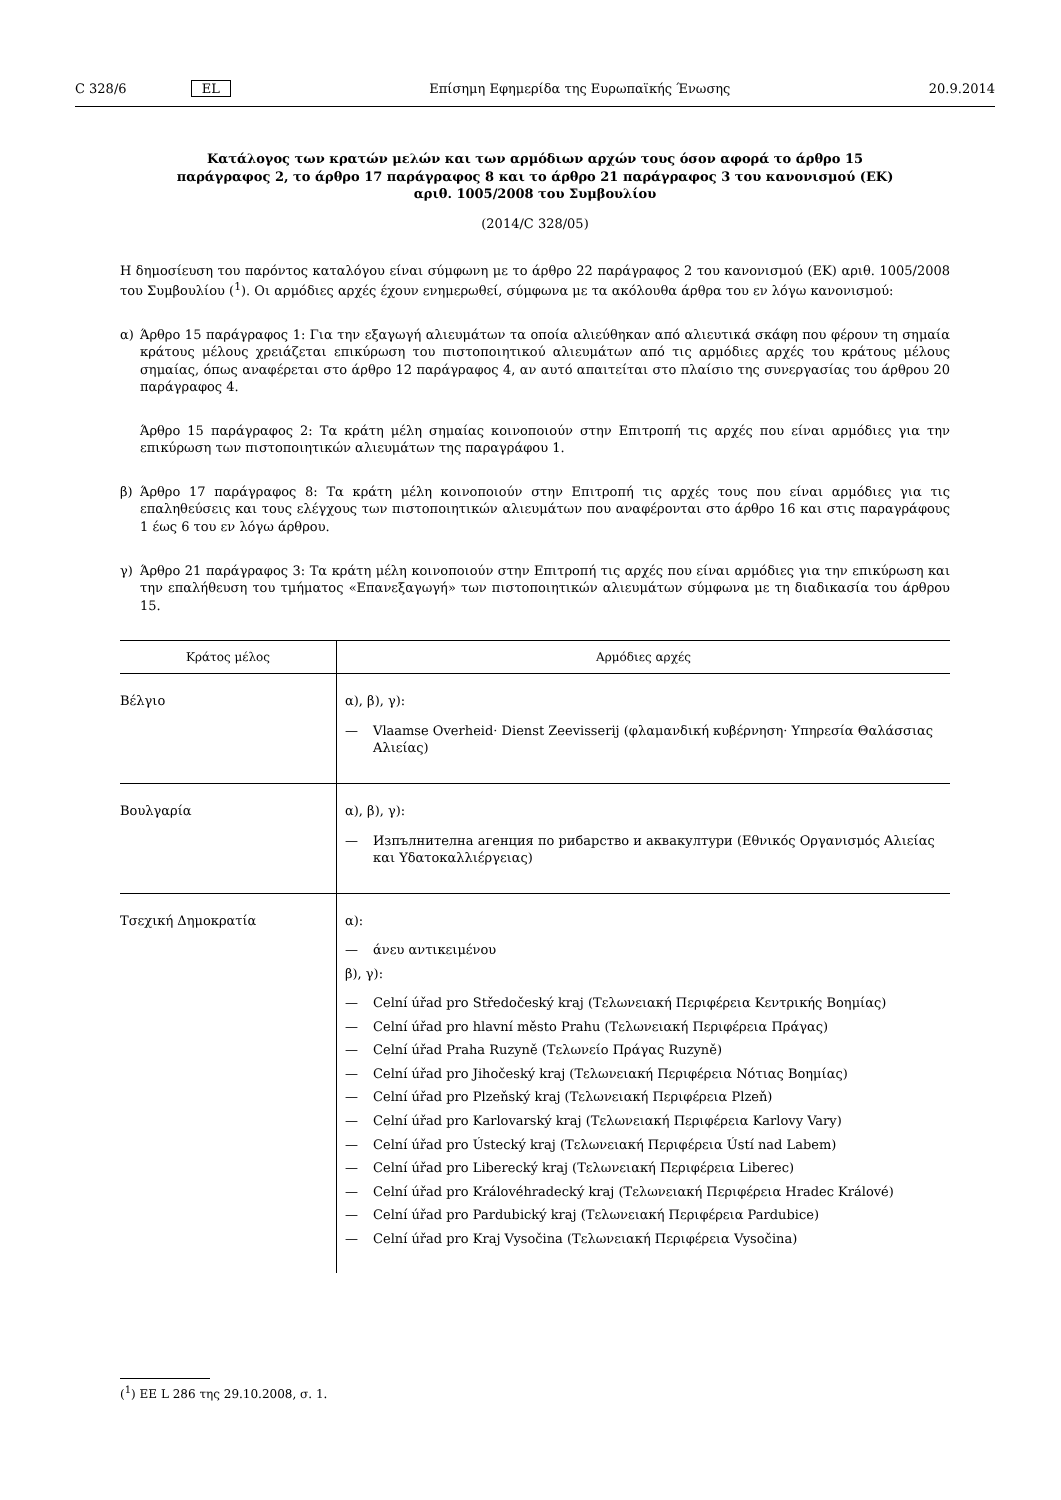C 328/6 EL Επίσημη Εφημερίδα της Ευρωπαϊκής Ένωσης
20.9.2014
Κατάλογος των κρατών μελών και των αρμόδιων αρχών τους όσον αφορά το άρθρο 15 παράγραφος 2, το άρθρο 17 παράγραφος 8 και το άρθρο 21 παράγραφος 3 του κανονισμού (ΕΚ) αριθ. 1005/2008 του Συμβουλίου
(2014/C 328/05)
Η δημοσίευση του παρόντος καταλόγου είναι σύμφωνη με το άρθρο 22 παράγραφος 2 του κανονισμού (ΕΚ) αριθ. 1005/2008 του Συμβουλίου (<sup>1</sup>). Οι αρμόδιες αρχές έχουν ενημερωθεί, σύμφωνα με τα ακόλουθα άρθρα του εν λόγω κανονισμού:
α) Άρθρο 15 παράγραφος 1: Για την εξαγωγή αλιευμάτων τα οποία αλιεύθηκαν από αλιευτικά σκάφη που φέρουν τη σημαία κράτους μέλους χρειάζεται επικύρωση του πιστοποιητικού αλιευμάτων από τις αρμόδιες αρχές του κράτους μέλους σημαίας, όπως αναφέρεται στο άρθρο 12 παράγραφος 4, αν αυτό απαιτείται στο πλαίσιο της συνεργασίας του άρθρου 20 παράγραφος 4.
Άρθρο 15 παράγραφος 2: Τα κράτη μέλη σημαίας κοινοποιούν στην Επιτροπή τις αρχές που είναι αρμόδιες για την επικύρωση των πιστοποιητικών αλιευμάτων της παραγράφου 1.
β) Άρθρο 17 παράγραφος 8: Τα κράτη μέλη κοινοποιούν στην Επιτροπή τις αρχές τους που είναι αρμόδιες για τις επαληθεύσεις και τους ελέγχους των πιστοποιητικών αλιευμάτων που αναφέρονται στο άρθρο 16 και στις παραγράφους 1 έως 6 του εν λόγω άρθρου.
γ) Άρθρο 21 παράγραφος 3: Τα κράτη μέλη κοινοποιούν στην Επιτροπή τις αρχές που είναι αρμόδιες για την επικύρωση και την επαλήθευση του τμήματος «Επανεξαγωγή» των πιστοποιητικών αλιευμάτων σύμφωνα με τη διαδικασία του άρθρου 15.
| Κράτος μέλος | Αρμόδιες αρχές |
| --- | --- |
| Βέλγιο | α), β), γ): — Vlaamse Overheid· Dienst Zeevisserij (φλαμανδική κυβέρνηση· Υπηρεσία Θαλάσσιας Αλιείας) |
| Βουλγαρία | α), β), γ): — Изпълнителна агенция по рибарство и аквакултури (Εθνικός Οργανισμός Αλιείας και Υδατοκαλλιέργειας) |
| Τσεχική Δημοκρατία | α): — άνευ αντικειμένου β), γ): — Celní úřad pro Středočeský kraj (Τελωνειακή Περιφέρεια Κεντρικής Βοημίας) — Celní úřad pro hlavní město Prahu (Τελωνειακή Περιφέρεια Πράγας) — Celní úřad Praha Ruzyně (Τελωνείο Πράγας Ruzyně) — Celní úřad pro Jihočeský kraj (Τελωνειακή Περιφέρεια Νότιας Βοημίας) — Celní úřad pro Plzeňský kraj (Τελωνειακή Περιφέρεια Plzeň) — Celní úřad pro Karlovarský kraj (Τελωνειακή Περιφέρεια Karlovy Vary) — Celní úřad pro Ústecký kraj (Τελωνειακή Περιφέρεια Ústí nad Labem) — Celní úřad pro Liberecký kraj (Τελωνειακή Περιφέρεια Liberec) — Celní úřad pro Královéhradecký kraj (Τελωνειακή Περιφέρεια Hradec Králové) — Celní úřad pro Pardubický kraj (Τελωνειακή Περιφέρεια Pardubice) — Celní úřad pro Kraj Vysočina (Τελωνειακή Περιφέρεια Vysočina) |
(<sup>1</sup>) ΕΕ L 286 της 29.10.2008, σ. 1.